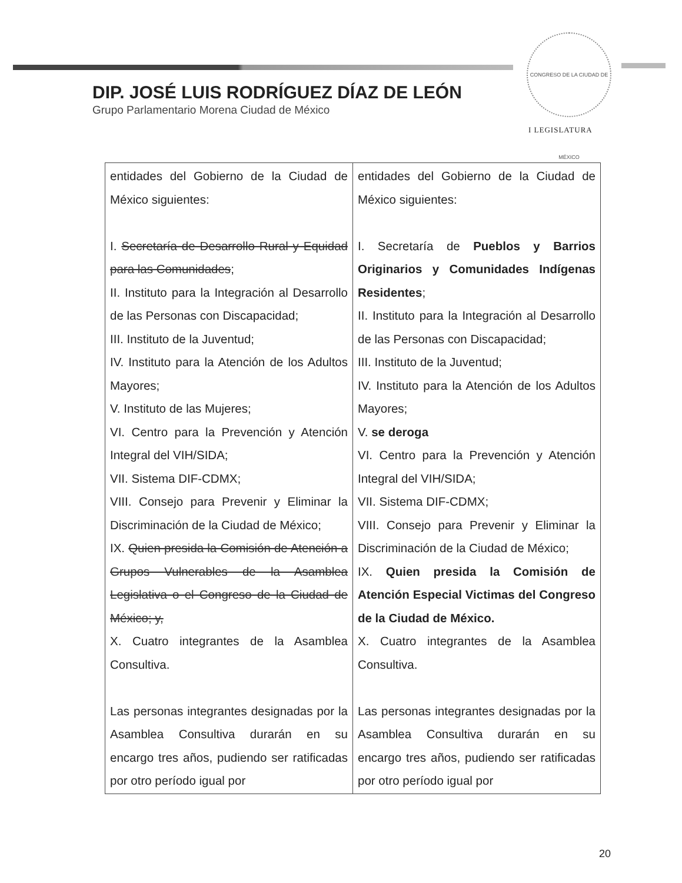CONGRESO DE LA CIUDAD DE MÉXICO
I LEGISLATURA
DIP. JOSÉ LUIS RODRÍGUEZ DÍAZ DE LEÓN
Grupo Parlamentario Morena Ciudad de México
| entidades del Gobierno de la Ciudad de México siguientes: I. Secretaría de Desarrollo Rural y Equidad para las Comunidades ; II. Instituto para la Integración al Desarrollo de las Personas con Discapacidad; III. Instituto de la Juventud; IV. Instituto para la Atención de los Adultos Mayores; V. Instituto de las Mujeres; VI. Centro para la Prevención y Atención Integral del VIH/SIDA; VII. Sistema DIF-CDMX; VIII. Consejo para Prevenir y Eliminar la Discriminación de la Ciudad de México; IX. Quien presida la Comisión de Atención a Grupos Vulnerables de la Asamblea Legislativa o el Congreso de la Ciudad de México; y, X. Cuatro integrantes de la Asamblea Consultiva. Las personas integrantes designadas por la Asamblea Consultiva durarán en su encargo tres años, pudiendo ser ratificadas por otro período igual por | entidades del Gobierno de la Ciudad de México siguientes: I. Secretaría de Pueblos y Barrios Originarios y Comunidades Indígenas Residentes ; II. Instituto para la Integración al Desarrollo de las Personas con Discapacidad; III. Instituto de la Juventud; IV. Instituto para la Atención de los Adultos Mayores; V. se deroga VI. Centro para la Prevención y Atención Integral del VIH/SIDA; VII. Sistema DIF-CDMX; VIII. Consejo para Prevenir y Eliminar la Discriminación de la Ciudad de México; IX. Quien presida la Comisión de Atención Especial Victimas del Congreso de la Ciudad de México. X. Cuatro integrantes de la Asamblea Consultiva. Las personas integrantes designadas por la Asamblea Consultiva durarán en su encargo tres años, pudiendo ser ratificadas por otro período igual por |
20